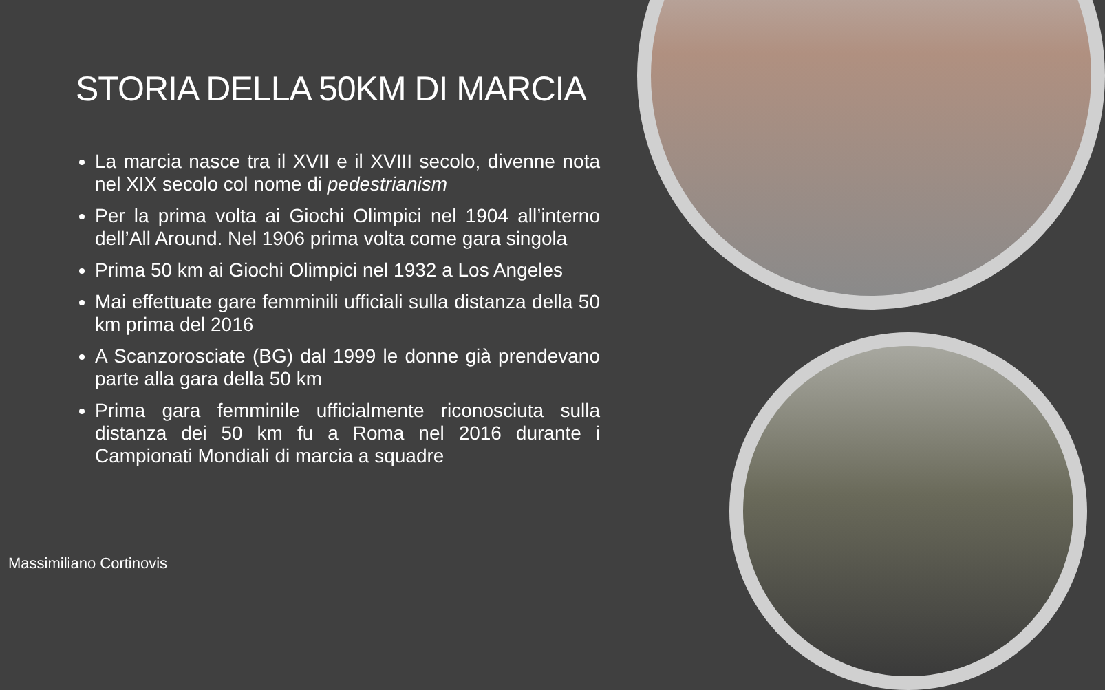STORIA DELLA 50KM DI MARCIA
La marcia nasce tra il XVII e il XVIII secolo, divenne nota nel XIX secolo col nome di pedestrianism
Per la prima volta ai Giochi Olimpici nel 1904 all’interno dell’All Around. Nel 1906 prima volta come gara singola
Prima 50 km ai Giochi Olimpici nel 1932 a Los Angeles
Mai effettuate gare femminili ufficiali sulla distanza della 50 km prima del 2016
A Scanzorosciate (BG) dal 1999 le donne già prendevano parte alla gara della 50 km
Prima gara femminile ufficialmente riconosciuta sulla distanza dei 50 km fu a Roma nel 2016 durante i Campionati Mondiali di marcia a squadre
Massimiliano Cortinovis